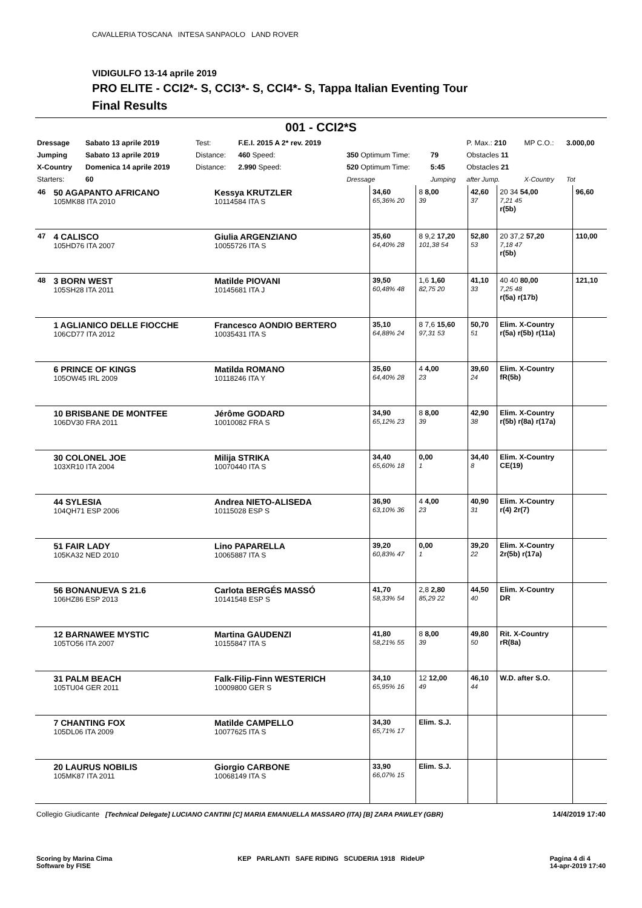CAVALLERIA TOSCANA INTESA SANPAOLO LAND ROVER
VIDIGULFO 13-14 aprile 2019
PRO ELITE - CCI2*- S, CCI3*- S, CCI4*- S, Tappa Italian Eventing Tour
Final Results
001 - CCI2*S
| Dressage | Sabato 13 aprile 2019 | Test: | F.E.I. 2015 A 2* rev. 2019 | | | P. Max.: 210 | MP C.O.: | 3.000,00 |
| Jumping | Sabato 13 aprile 2019 | Distance: | 460 Speed: | 350 Optimum Time: | 79 | Obstacles 11 | | |
| X-Country | Domenica 14 aprile 2019 | Distance: | 2.990 Speed: | 520 Optimum Time: | 5:45 | Obstacles 21 | | |
| Starters: | 60 | | | Dressage | Jumping | after Jump. | X-Country | Tot |
| 46 | 50 AGAPANTO AFRICANO 105MK88 ITA 2010 | Kessya KRUTZLER 10114584 ITA S | 34,60 65,36% 20 | 8 8,00 39 | 42,60 37 | 20 34 54,00 7,21 45 r(5b) | 96,60 |
| 47 | 4 CALISCO 105HD76 ITA 2007 | Giulia ARGENZIANO 10055726 ITA S | 35,60 64,40% 28 | 8 9,2 17,20 101,38 54 | 52,80 53 | 20 37,2 57,20 7,18 47 r(5b) | 110,00 |
| 48 | 3 BORN WEST 105SH28 ITA 2011 | Matilde PIOVANI 10145681 ITA J | 39,50 60,48% 48 | 1,6 1,60 82,75 20 | 41,10 33 | 40 40 80,00 7,25 48 r(5a) r(17b) | 121,10 |
| | 1 AGLIANICO DELLE FIOCCHE 106CD77 ITA 2012 | Francesco AONDIO BERTERO 10035431 ITA S | 35,10 64,88% 24 | 8 7,6 15,60 97,31 53 | 50,70 51 | Elim. X-Country r(5a) r(5b) r(11a) | |
| | 6 PRINCE OF KINGS 105OW45 IRL 2009 | Matilda ROMANO 10118246 ITA Y | 35,60 64,40% 28 | 4 4,00 23 | 39,60 24 | Elim. X-Country fR(5b) | |
| | 10 BRISBANE DE MONTFEE 106DV30 FRA 2011 | Jérôme GODARD 10010082 FRA S | 34,90 65,12% 23 | 8 8,00 39 | 42,90 38 | Elim. X-Country r(5b) r(8a) r(17a) | |
| | 30 COLONEL JOE 103XR10 ITA 2004 | Milija STRIKA 10070440 ITA S | 34,40 65,60% 18 | 0,00 1 | 34,40 8 | Elim. X-Country CE(19) | |
| | 44 SYLESIA 104QH71 ESP 2006 | Andrea NIETO-ALISEDA 10115028 ESP S | 36,90 63,10% 36 | 4 4,00 23 | 40,90 31 | Elim. X-Country r(4) 2r(7) | |
| | 51 FAIR LADY 105KA32 NED 2010 | Lino PAPARELLA 10065887 ITA S | 39,20 60,83% 47 | 0,00 1 | 39,20 22 | Elim. X-Country 2r(5b) r(17a) | |
| | 56 BONANUEVA S 21.6 106HZ86 ESP 2013 | Carlota BERGÉS MASSÓ 10141548 ESP S | 41,70 58,33% 54 | 2,8 2,80 85,29 22 | 44,50 40 | Elim. X-Country DR | |
| | 12 BARNAWEE MYSTIC 105TO56 ITA 2007 | Martina GAUDENZI 10155847 ITA S | 41,80 58,21% 55 | 8 8,00 39 | 49,80 50 | Rit. X-Country rR(8a) | |
| | 31 PALM BEACH 105TU04 GER 2011 | Falk-Filip-Finn WESTERICH 10009800 GER S | 34,10 65,95% 16 | 12 12,00 49 | 46,10 44 | W.D. after S.O. | |
| | 7 CHANTING FOX 105DL06 ITA 2009 | Matilde CAMPELLO 10077625 ITA S | 34,30 65,71% 17 | Elim. S.J. | | | |
| | 20 LAURUS NOBILIS 105MK87 ITA 2011 | Giorgio CARBONE 10068149 ITA S | 33,90 66,07% 15 | Elim. S.J. | | | |
Collegio Giudicante [Technical Delegate] LUCIANO CANTINI [C] MARIA EMANUELLA MASSARO (ITA) [B] ZARA PAWLEY (GBR) 14/4/2019 17:40
Scoring by Marina Cima
Software by FISE KEP PARLANTI SAFE RIDING SCUDERIA 1918 RideUP Pagina 4 di 4
14-apr-2019 17:40